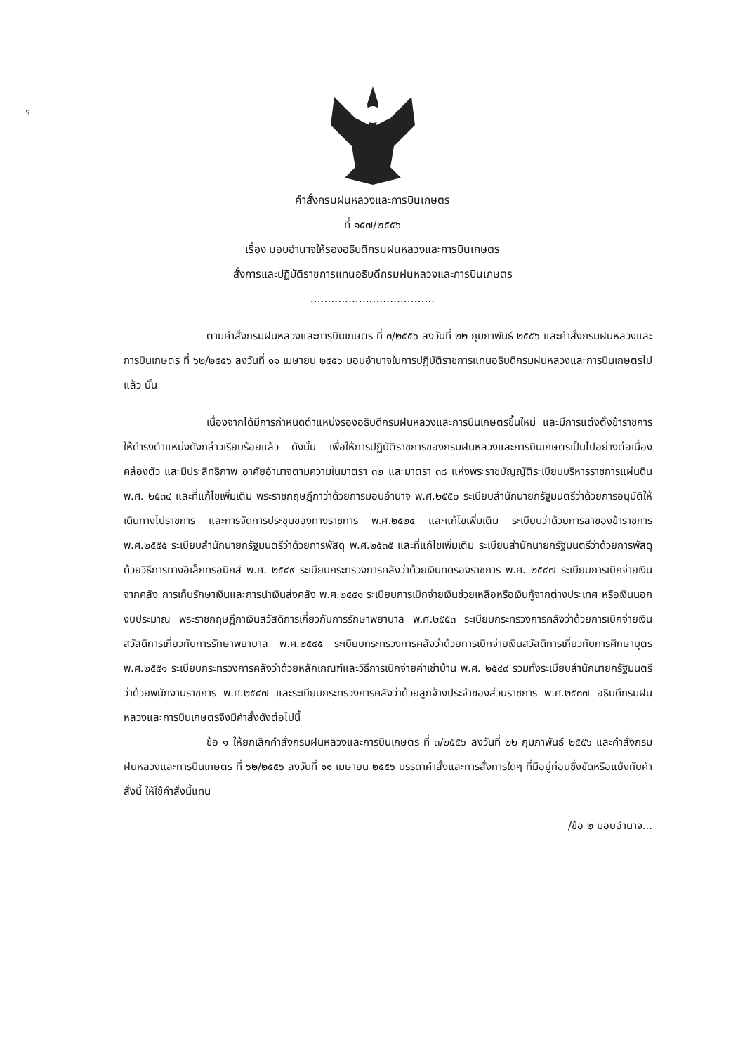5
คำสั่งกรมฝนหลวงและการบินเกษตร
ที่ ๑๕๗/๒๕๕๖
เรื่อง มอบอำนาจให้รองอธิบดีกรมฝนหลวงและการบินเกษตร
สั่งการและปฏิบัติราชการแทนอธิบดีกรมฝนหลวงและการบินเกษตร
....................................
ตามคำสั่งกรมฝนหลวงและการบินเกษตร ที่ ๓/๒๕๕๖ ลงวันที่ ๒๒ กุมภาพันธ์ ๒๕๕๖ และคำสั่งกรมฝนหลวงและการบินเกษตร ที่ ๖๒/๒๕๕๖ ลงวันที่ ๑๑ เมษายน ๒๕๕๖ มอบอำนาจในการปฏิบัติราชการแทนอธิบดีกรมฝนหลวงและการบินเกษตรไปแล้ว นั้น
เนื่องจากได้มีการกำหนดตำแหน่งรองอธิบดีกรมฝนหลวงและการบินเกษตรขึ้นใหม่ และมีการแต่งตั้งข้าราชการให้ดำรงตำแหน่งดังกล่าวเรียบร้อยแล้ว ดังนั้น เพื่อให้การปฏิบัติราชการของกรมฝนหลวงและการบินเกษตรเป็นไปอย่างต่อเนื่อง คล่องตัว และมีประสิทธิภาพ อาศัยอำนาจตามความในมาตรา ๓๒ และมาตรา ๓๘ แห่งพระราชบัญญัติระเบียบบริหารราชการแผ่นดิน พ.ศ. ๒๕๓๔ และที่แก้ไขเพิ่มเติม พระราชกฤษฎีกาว่าด้วยการมอบอำนาจ พ.ศ.๒๕๕๐ ระเบียบสำนักนายกรัฐมนตรีว่าด้วยการอนุมัติให้เดินทางไปราชการ และการจัดการประชุมของทางราชการ พ.ศ.๒๕๒๔ และแก้ไขเพิ่มเติม ระเบียบว่าด้วยการลาของข้าราชการ พ.ศ.๒๕๕๕ ระเบียบสำนักนายกรัฐมนตรีว่าด้วยการพัสดุ พ.ศ.๒๕๓๕ และที่แก้ไขเพิ่มเติม ระเบียบสำนักนายกรัฐมนตรีว่าด้วยการพัสดุด้วยวิธีการทางอิเล็กทรอนิกส์ พ.ศ. ๒๕๔๙ ระเบียบกระทรวงการคลังว่าด้วยเงินทดรองราชการ พ.ศ. ๒๕๔๗ ระเบียบการเบิกจ่ายเงินจากคลัง การเก็บรักษาเงินและการนำเงินส่งคลัง พ.ศ.๒๕๕๑ ระเบียบการเบิกจ่ายเงินช่วยเหลือหรือเงินกู้จากต่างประเทศ หรือเงินนอกงบประมาณ พระราชกฤษฎีกาเงินสวัสดิการเกี่ยวกับการรักษาพยาบาล พ.ศ.๒๕๕๓ ระเบียบกระทรวงการคลังว่าด้วยการเบิกจ่ายเงินสวัสดิการเกี่ยวกับการรักษาพยาบาล พ.ศ.๒๕๔๕ ระเบียบกระทรวงการคลังว่าด้วยการเบิกจ่ายเงินสวัสดิการเกี่ยวกับการศึกษาบุตร พ.ศ.๒๕๕๑ ระเบียบกระทรวงการคลังว่าด้วยหลักเกณฑ์และวิธีการเบิกจ่ายค่าเช่าบ้าน พ.ศ. ๒๕๔๙ รวมทั้งระเบียบสำนักนายกรัฐมนตรีว่าด้วยพนักงานราชการ พ.ศ.๒๕๔๗ และระเบียบกระทรวงการคลังว่าด้วยลูกจ้างประจำของส่วนราชการ พ.ศ.๒๕๓๗ อธิบดีกรมฝนหลวงและการบินเกษตรจึงมีคำสั่งดังต่อไปนี้
ข้อ ๑ ให้ยกเลิกคำสั่งกรมฝนหลวงและการบินเกษตร ที่ ๓/๒๕๕๖ ลงวันที่ ๒๒ กุมภาพันธ์ ๒๕๕๖ และคำสั่งกรมฝนหลวงและการบินเกษตร ที่ ๖๒/๒๕๕๖ ลงวันที่ ๑๑ เมษายน ๒๕๕๖ บรรดาคำสั่งและการสั่งการใดๆ ที่มีอยู่ก่อนซึ่งขัดหรือแย้งกับคำสั่งนี้ ให้ใช้คำสั่งนี้แทน
/ข้อ ๒ มอบอำนาจ...